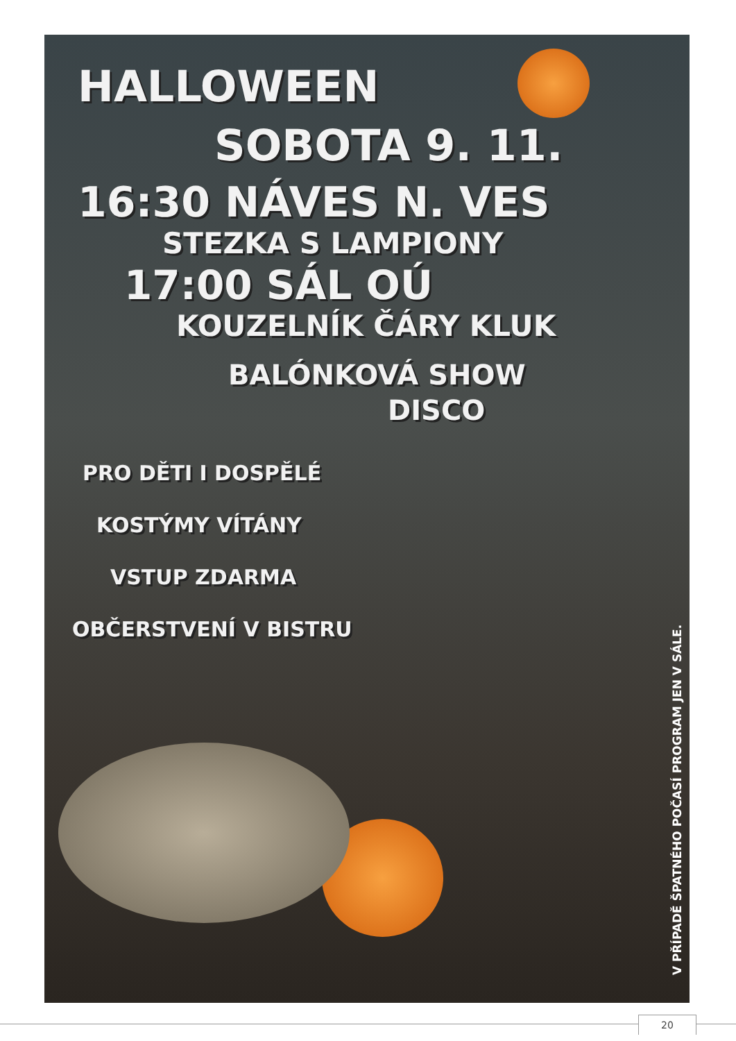HALLOWEEN
SOBOTA 9. 11.
16:30 NÁVES N. VES
STEZKA S LAMPIONY
17:00 SÁL OÚ
KOUZELNÍK ČÁRY KLUK
BALÓNKOVÁ SHOW
DISCO
PRO DĚTI I DOSPĚLÉ
KOSTÝMY VÍTÁNY
VSTUP ZDARMA
OBČERSTVENÍ V BISTRU
V PŘÍPADĚ ŠPATNÉHO POČASÍ PROGRAM JEN V SÁLE.
20